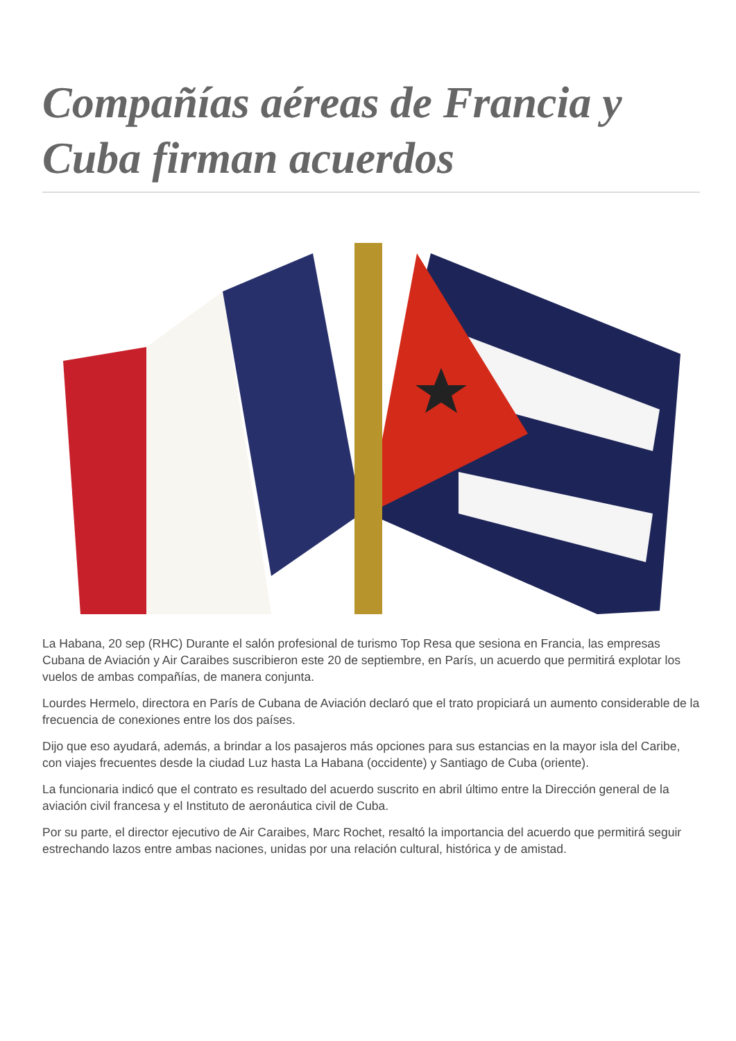Compañías aéreas de Francia y Cuba firman acuerdos
La Habana, 20 sep (RHC) Durante el salón profesional de turismo Top Resa que sesiona en Francia, las empresas Cubana de Aviación y Air Caraibes suscribieron este 20 de septiembre, en París, un acuerdo que permitirá explotar los vuelos de ambas compañías, de manera conjunta.
Lourdes Hermelo, directora en París de Cubana de Aviación declaró que el trato propiciará un aumento considerable de la frecuencia de conexiones entre los dos países.
Dijo que eso ayudará, además, a brindar a los pasajeros más opciones para sus estancias en la mayor isla del Caribe, con viajes frecuentes desde la ciudad Luz hasta La Habana (occidente) y Santiago de Cuba (oriente).
La funcionaria indicó que el contrato es resultado del acuerdo suscrito en abril último entre la Dirección general de la aviación civil francesa y el Instituto de aeronáutica civil de Cuba.
Por su parte, el director ejecutivo de Air Caraibes, Marc Rochet, resaltó la importancia del acuerdo que permitirá seguir estrechando lazos entre ambas naciones, unidas por una relación cultural, histórica y de amistad.